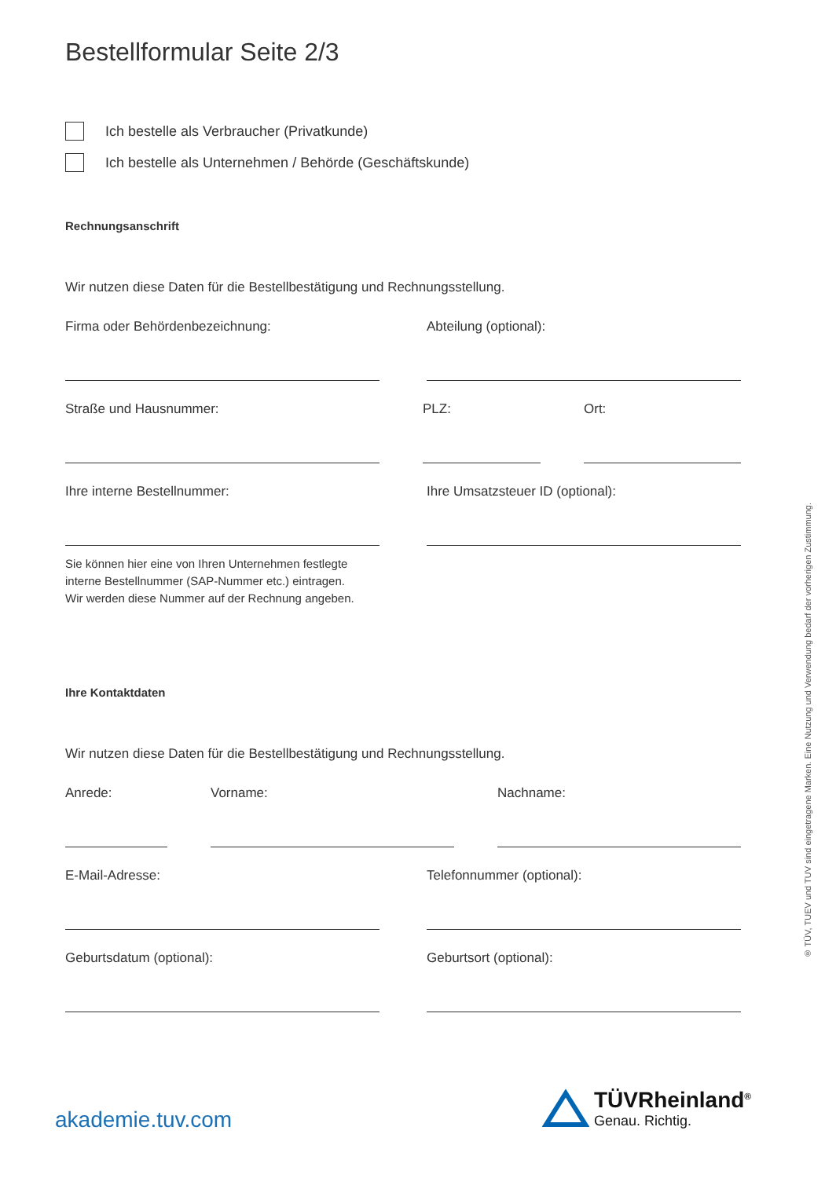Bestellformular Seite 2/3
Ich bestelle als Verbraucher (Privatkunde)
Ich bestelle als Unternehmen / Behörde (Geschäftskunde)
Rechnungsanschrift
Wir nutzen diese Daten für die Bestellbestätigung und Rechnungsstellung.
Firma oder Behördenbezeichnung: Abteilung (optional):
Straße und Hausnummer: PLZ: Ort:
Ihre interne Bestellnummer: Ihre Umsatzsteuer ID (optional):
Sie können hier eine von Ihren Unternehmen festlegte
interne Bestellnummer (SAP-Nummer etc.) eintragen.
Wir werden diese Nummer auf der Rechnung angeben.
Ihre Kontaktdaten
Wir nutzen diese Daten für die Bestellbestätigung und Rechnungsstellung.
Anrede: Vorname: Nachname:
E-Mail-Adresse: Telefonnummer (optional):
Geburtsdatum (optional): Geburtsort (optional):
® TÜV, TUEV und TUV sind eingetragene Marken. Eine Nutzung und Verwendung bedarf der vorherigen Zustimmung.
akademie.tuv.com
TÜVRheinland<sup>®</sup>
Genau. Richtig.